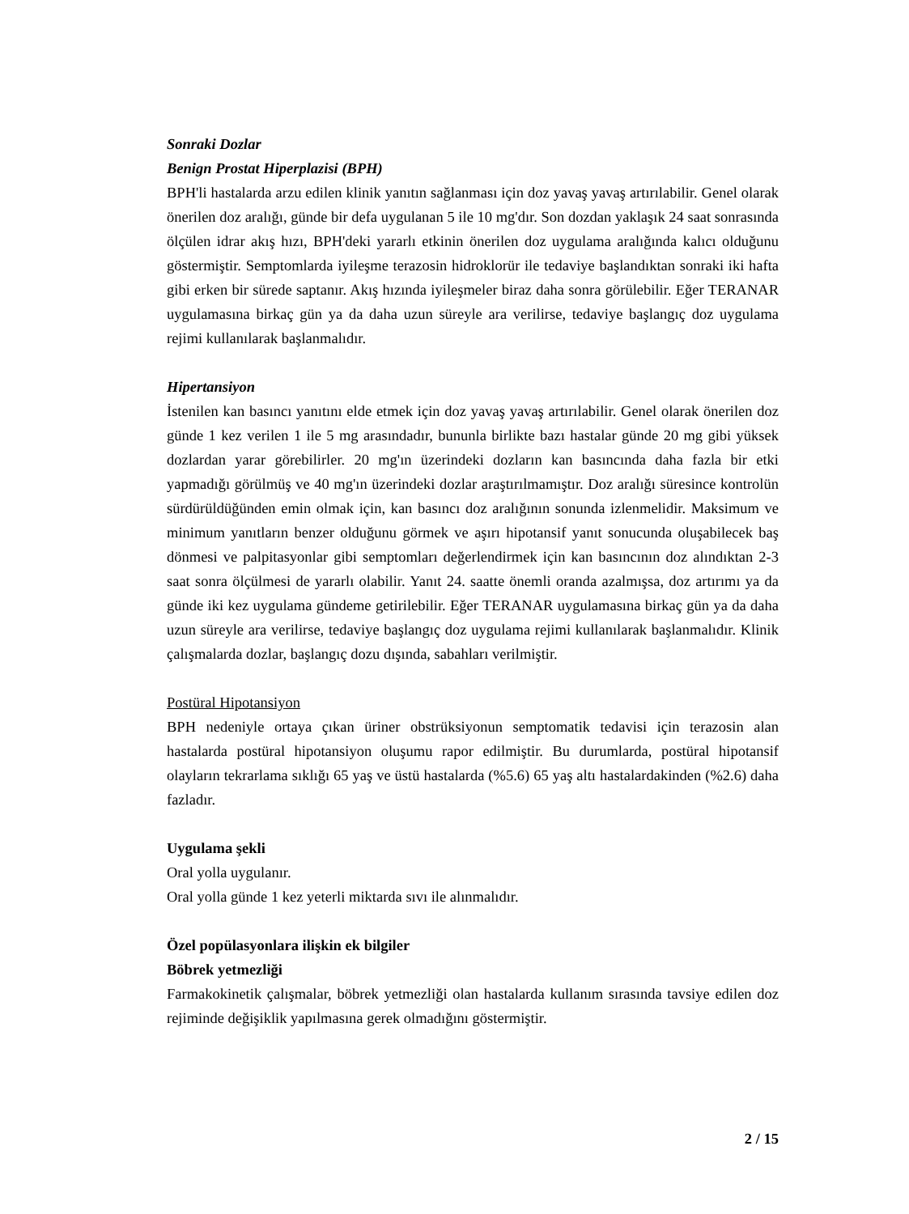Sonraki Dozlar
Benign Prostat Hiperplazisi (BPH)
BPH'li hastalarda arzu edilen klinik yanıtın sağlanması için doz yavaş yavaş artırılabilir. Genel olarak önerilen doz aralığı, günde bir defa uygulanan 5 ile 10 mg'dır. Son dozdan yaklaşık 24 saat sonrasında ölçülen idrar akış hızı, BPH'deki yararlı etkinin önerilen doz uygulama aralığında kalıcı olduğunu göstermiştir. Semptomlarda iyileşme terazosin hidroklorür ile tedaviye başlandıktan sonraki iki hafta gibi erken bir sürede saptanır. Akış hızında iyileşmeler biraz daha sonra görülebilir. Eğer TERANAR uygulamasına birkaç gün ya da daha uzun süreyle ara verilirse, tedaviye başlangıç doz uygulama rejimi kullanılarak başlanmalıdır.
Hipertansiyon
İstenilen kan basıncı yanıtını elde etmek için doz yavaş yavaş artırılabilir. Genel olarak önerilen doz günde 1 kez verilen 1 ile 5 mg arasındadır, bununla birlikte bazı hastalar günde 20 mg gibi yüksek dozlardan yarar görebilirler. 20 mg'ın üzerindeki dozların kan basıncında daha fazla bir etki yapmadığı görülmüş ve 40 mg'ın üzerindeki dozlar araştırılmamıştır. Doz aralığı süresince kontrolün sürdürüldüğünden emin olmak için, kan basıncı doz aralığının sonunda izlenmelidir. Maksimum ve minimum yanıtların benzer olduğunu görmek ve aşırı hipotansif yanıt sonucunda oluşabilecek baş dönmesi ve palpitasyonlar gibi semptomları değerlendirmek için kan basıncının doz alındıktan 2-3 saat sonra ölçülmesi de yararlı olabilir. Yanıt 24. saatte önemli oranda azalmışsa, doz artırımı ya da günde iki kez uygulama gündeme getirilebilir. Eğer TERANAR uygulamasına birkaç gün ya da daha uzun süreyle ara verilirse, tedaviye başlangıç doz uygulama rejimi kullanılarak başlanmalıdır. Klinik çalışmalarda dozlar, başlangıç dozu dışında, sabahları verilmiştir.
Postüral Hipotansiyon
BPH nedeniyle ortaya çıkan üriner obstrüksiyonun semptomatik tedavisi için terazosin alan hastalarda postüral hipotansiyon oluşumu rapor edilmiştir. Bu durumlarda, postüral hipotansif olayların tekrarlama sıklığı 65 yaş ve üstü hastalarda (%5.6) 65 yaş altı hastalardakinden (%2.6) daha fazladır.
Uygulama şekli
Oral yolla uygulanır.
Oral yolla günde 1 kez yeterli miktarda sıvı ile alınmalıdır.
Özel popülasyonlara ilişkin ek bilgiler
Böbrek yetmezliği
Farmakokinetik çalışmalar, böbrek yetmezliği olan hastalarda kullanım sırasında tavsiye edilen doz rejiminde değişiklik yapılmasına gerek olmadığını göstermiştir.
2 / 15